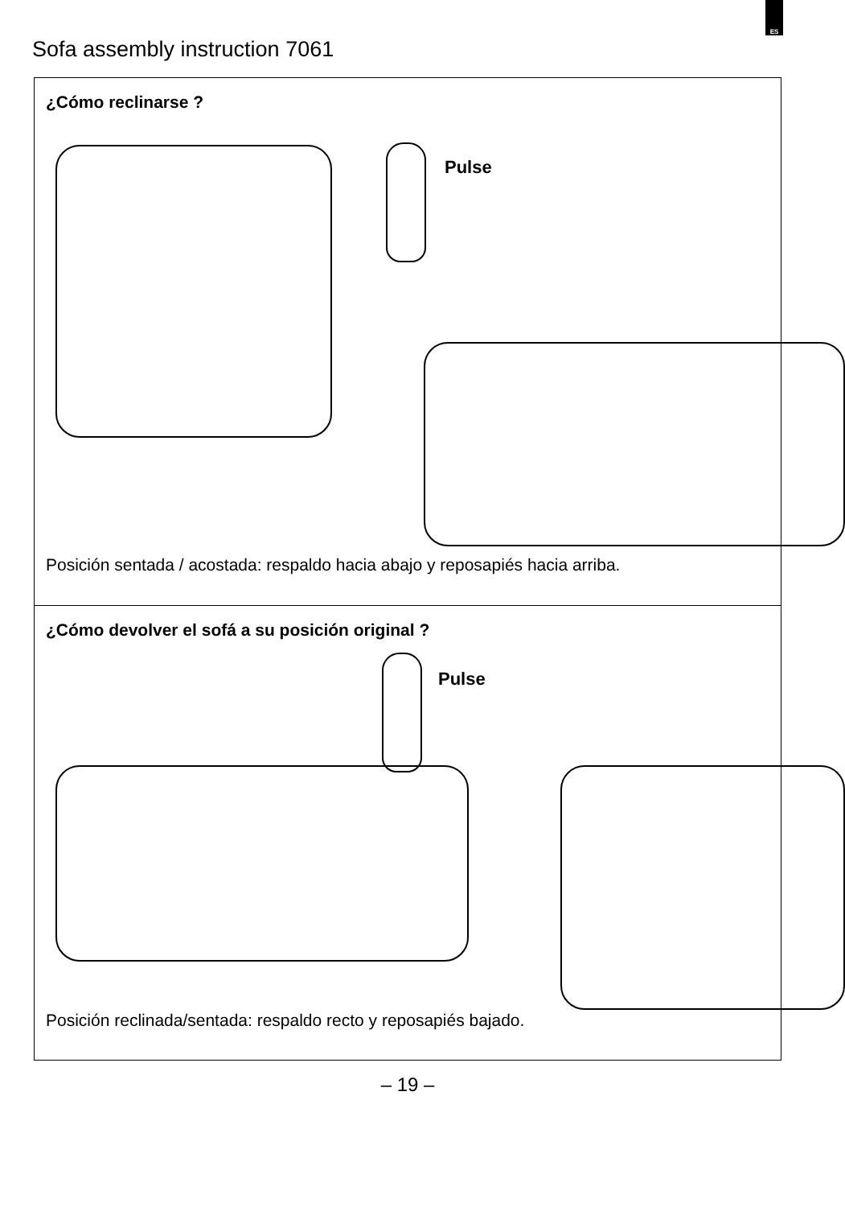ES
Sofa assembly instruction 7061
¿Cómo reclinarse ?
Pulse
Posición sentada / acostada: respaldo hacia abajo y reposapiés hacia arriba.
¿Cómo devolver el sofá a su posición original ?
Pulse
Posición reclinada/sentada: respaldo recto y reposapiés bajado.
– 19 –